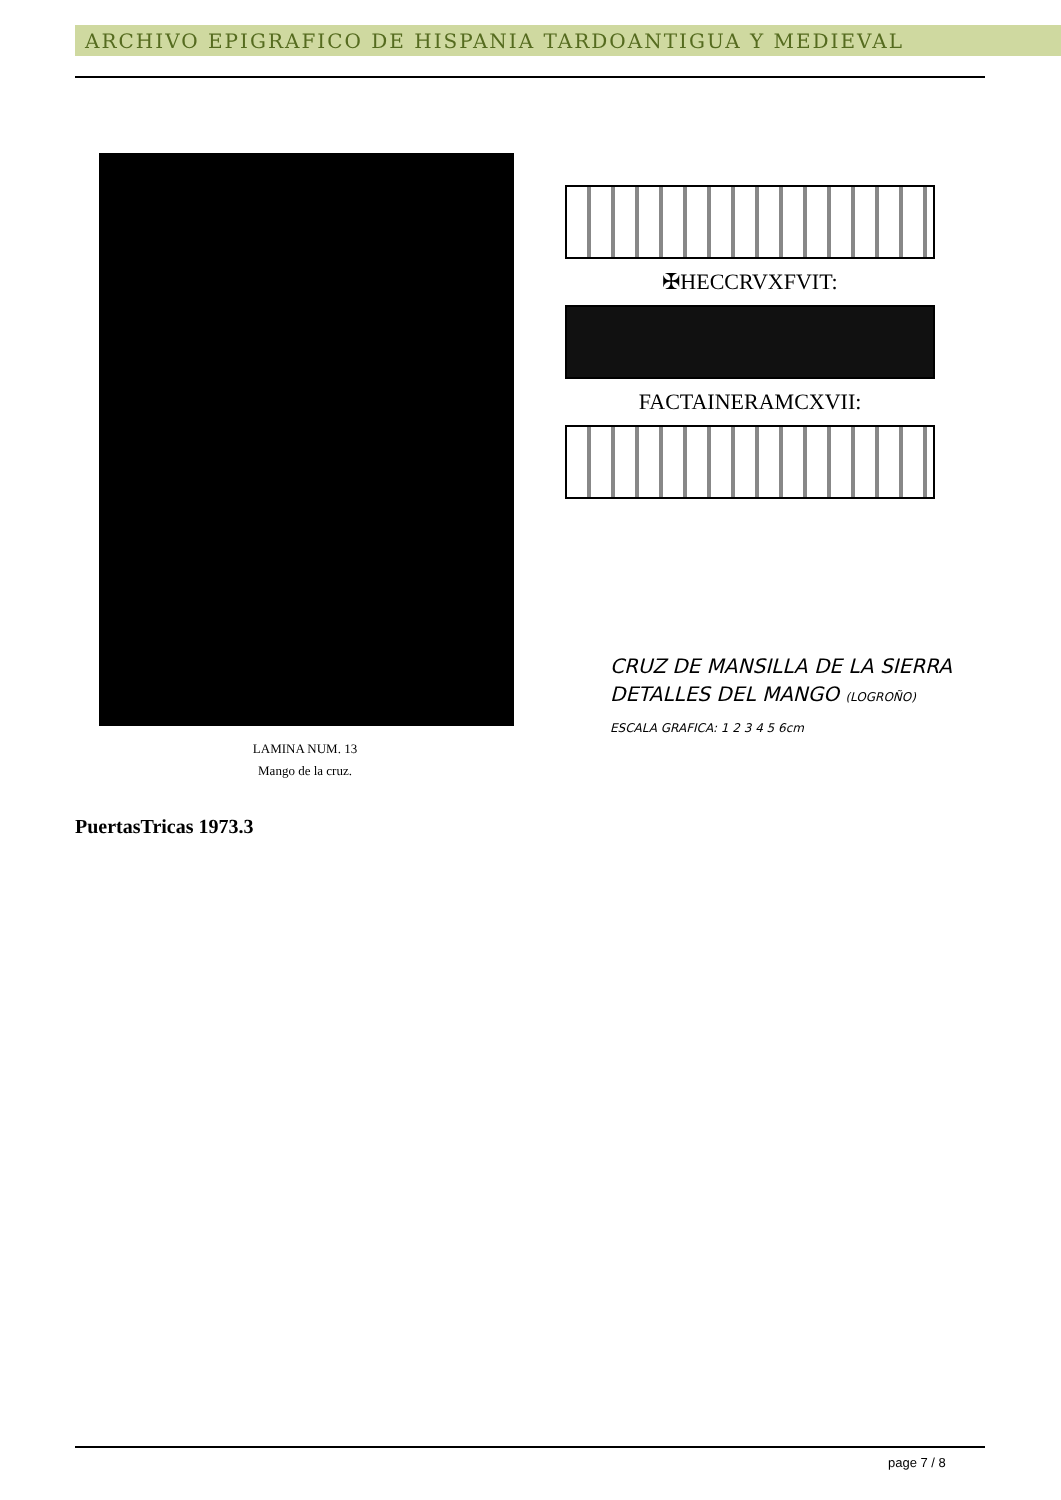ARCHIVO EPIGRAFICO DE HISPANIA TARDOANTIGUA Y MEDIEVAL
LAMINA NUM. 13
Mango de la cruz.
✠HECCRVXFVIT:
FACTAINERAMCXVII:
CRUZ DE MANSILLA DE LA SIERRA
DETALLES DEL MANGO (LOGROÑO)
ESCALA GRAFICA: 1 2 3 4 5 6cm
PuertasTricas 1973.3
page 7 / 8